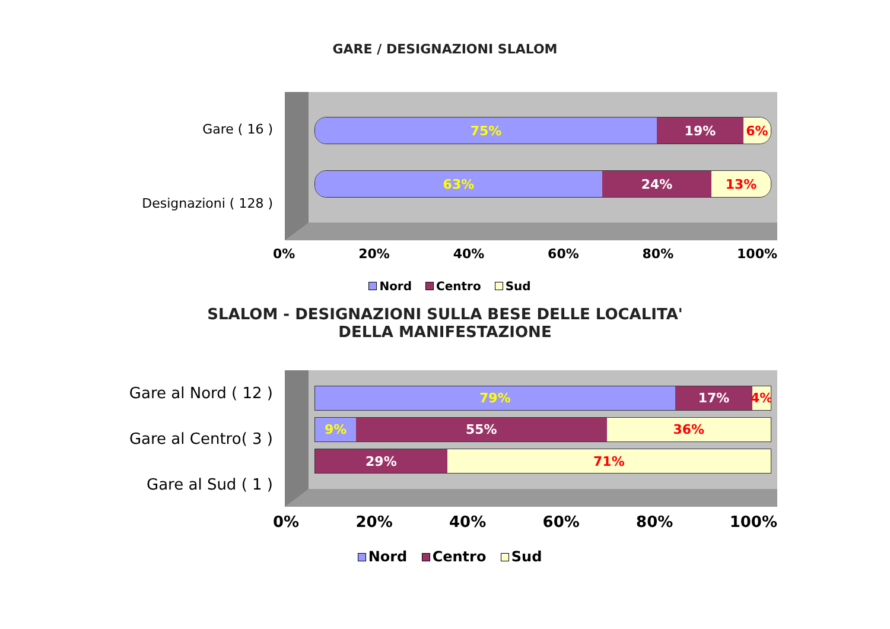GARE / DESIGNAZIONI SLALOM
Gare ( 16 )
Designazioni ( 128 )
75% 19% 6%
63% 24% 13%
0% 20% 40% 60% 80% 100%
Nord Centro Sud
SLALOM - DESIGNAZIONI SULLA BESE DELLE LOCALITA'
DELLA MANIFESTAZIONE
Gare al Nord ( 12 )
Gare al Centro( 3 )
Gare al Sud ( 1 )
79% 17% 4%
9% 55% 36%
29% 71%
0% 20% 40% 60% 80% 100%
Nord Centro Sud